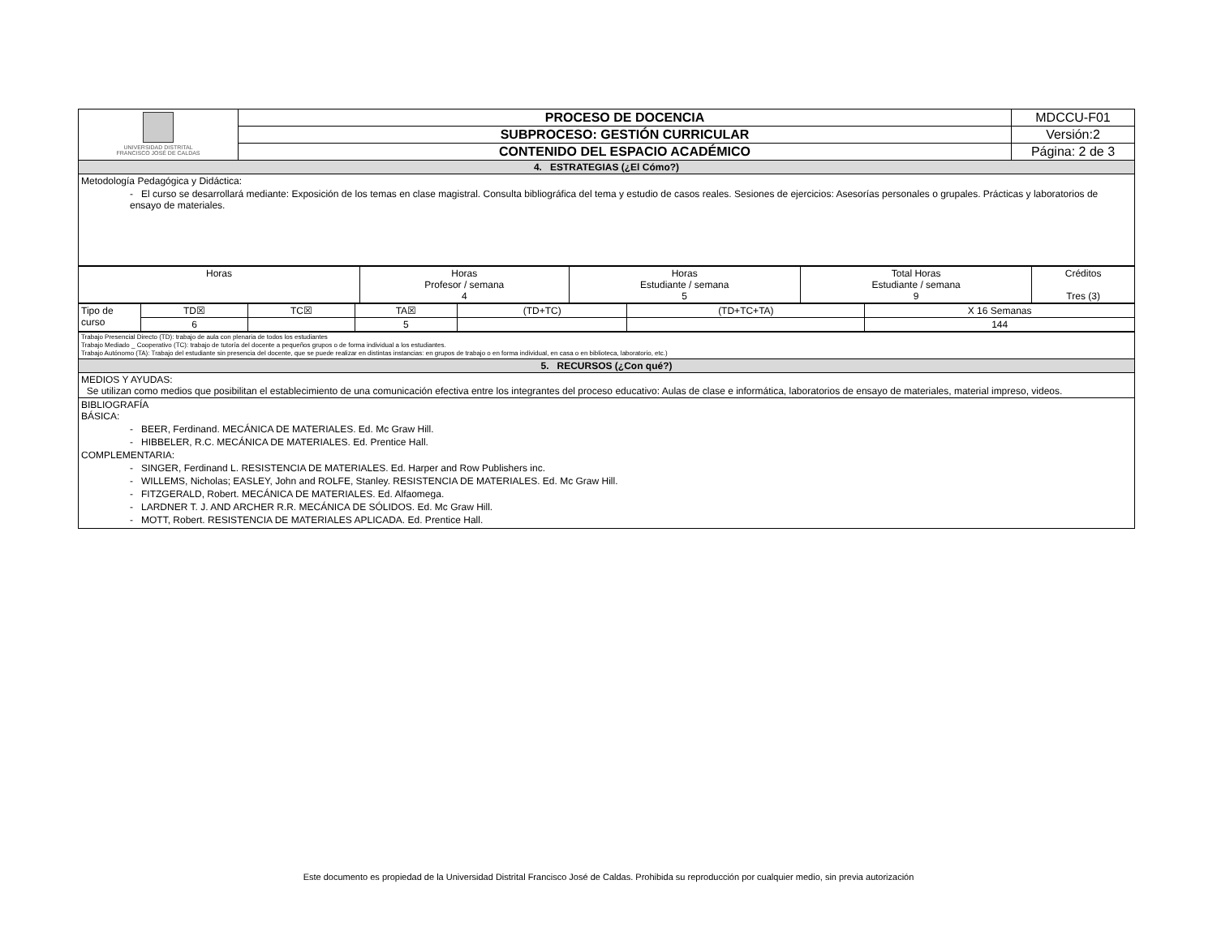| UNIVERSIDAD DISTRITAL FRANCISCO JOSÉ DE CALDAS | PROCESO DE DOCENCIA | MDCCU-F01 |
| | SUBPROCESO: GESTIÓN CURRICULAR | Versión:2 |
| | CONTENIDO DEL ESPACIO ACADÉMICO | Página: 2 de 3 |
| 4. ESTRATEGIAS (¿El Cómo?) | | |
| Metodología Pedagógica y Didáctica: - El curso se desarrollará mediante: Exposición de los temas en clase magistral. Consulta bibliográfica del tema y estudio de casos reales. Sesiones de ejercicios: Asesorías personales o grupales. Prácticas y laboratorios de ensayo de materiales. | | |
| Horas | Horas Profesor / semana 4 | Horas Estudiante / semana 5 | Total Horas Estudiante / semana 9 | Créditos Tres (3) |
| Tipo de curso | TD☒ | TC☒ | TA☒ | (TD+TC) | (TD+TC+TA) | X 16 Semanas |
| | 6 | | 5 | | | 144 |
| Trabajo Presencial Directo (TD): trabajo de aula con plenaria de todos los estudiantes Trabajo Mediado _ Cooperativo (TC): trabajo de tutoría del docente a pequeños grupos o de forma individual a los estudiantes. Trabajo Autónomo (TA): Trabajo del estudiante sin presencia del docente, que se puede realizar en distintas instancias: en grupos de trabajo o en forma individual, en casa o en biblioteca, laboratorio, etc.) |
| 5. RECURSOS (¿Con qué?) |
| MEDIOS Y AYUDAS: Se utilizan como medios que posibilitan el establecimiento de una comunicación efectiva entre los integrantes del proceso educativo: Aulas de clase e informática, laboratorios de ensayo de materiales, material impreso, videos. |
| BIBLIOGRAFÍA BÁSICA: - BEER, Ferdinand. MECÁNICA DE MATERIALES. Ed. Mc Graw Hill. - HIBBELER, R.C. MECÁNICA DE MATERIALES. Ed. Prentice Hall. COMPLEMENTARIA: - SINGER, Ferdinand L. RESISTENCIA DE MATERIALES. Ed. Harper and Row Publishers inc. - WILLEMS, Nicholas; EASLEY, John and ROLFE, Stanley. RESISTENCIA DE MATERIALES. Ed. Mc Graw Hill. - FITZGERALD, Robert. MECÁNICA DE MATERIALES. Ed. Alfaomega. - LARDNER T. J. AND ARCHER R.R. MECÁNICA DE SÓLIDOS. Ed. Mc Graw Hill. - MOTT, Robert. RESISTENCIA DE MATERIALES APLICADA. Ed. Prentice Hall. |
Este documento es propiedad de la Universidad Distrital Francisco José de Caldas. Prohibida su reproducción por cualquier medio, sin previa autorización